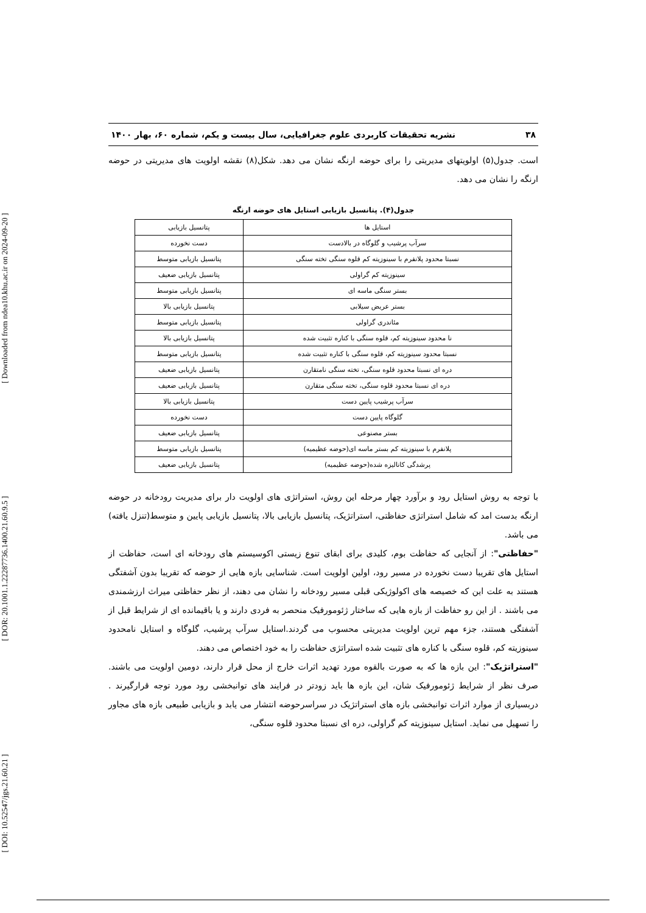[ Downloaded from ndea10.khu.ac.ir on 2024-09-20 ]
[ DOR: 20.1001.1.22287736.1400.21.60.9.5 ]
[ DOI: 10.52547/jgs.21.60.21 ]
۳۸ نشریه تحقیقات کاربردی علوم جغرافیایی، سال بیست و یکم، شماره ۶۰، بهار ۱۴۰۰
است. جدول(۵) اولویتهای مدیریتی را برای حوضه ارنگه نشان می دهد. شکل(۸) نقشه اولویت های مدیریتی در حوضه ارنگه را نشان می دهد.
جدول(۴). پتانسیل بازیابی استایل های حوضه ارنگه
| استایل ها | پتانسیل بازیابی |
| --- | --- |
| سرآب پرشیب و گلوگاه در بالادست | دست نخورده |
| نسبتا محدود پلانفرم با سینوزیته کم قلوه سنگی تخته سنگی | پتانسیل بازیابی متوسط |
| سینوزیته کم گراولی | پتانسیل بازیابی ضعیف |
| بستر سنگی ماسه ای | پتانسیل بازیابی متوسط |
| بستر عریض سیلابی | پتانسیل بازیابی بالا |
| مئاندری گراولی | پتانسیل بازیابی متوسط |
| نا محدود سینوزیته کم، قلوه سنگی با کناره تثبیت شده | پتانسیل بازیابی بالا |
| نسبتا محدود سینوزیته کم، قلوه سنگی با کناره تثبیت شده | پتانسیل بازیابی متوسط |
| دره ای نسبتا محدود قلوه سنگی، تخته سنگی نامتقارن | پتانسیل بازیابی ضعیف |
| دره ای نسبتا محدود قلوه سنگی، تخته سنگی متقارن | پتانسیل بازیابی ضعیف |
| سرآب پرشیب پایین دست | پتانسیل بازیابی بالا |
| گلوگاه پایین دست | دست نخورده |
| بستر مصنوعی | پتانسیل بازیابی ضعیف |
| پلانفرم با سینوزیته کم بستر ماسه ای(حوضه عظیمیه) | پتانسیل بازیابی متوسط |
| پرشدگی کانالیزه شده(حوضه عظیمیه) | پتانسیل بازیابی ضعیف |
با توجه به روش استایل رود و برآورد چهار مرحله این روش، استراتژی های اولویت دار برای مدیریت رودخانه در حوضه ارنگه بدست امد که شامل استراتژی حفاظتی، استراتژیک، پتانسیل بازیابی بالا، پتانسیل بازیابی پایین و متوسط(تنزل یافته) می باشد.
"حفاظتی": از آنجایی که حفاظت بوم، کلیدی برای ابقای تنوع زیستی اکوسیستم های رودخانه ای است، حفاظت از استایل های تقریبا دست نخورده در مسیر رود، اولین اولویت است. شناسایی بازه هایی از حوضه که تقریبا بدون آشفتگی هستند به علت این که خصیصه های اکولوژیکی قبلی مسیر رودخانه را نشان می دهند، از نظر حفاظتی میراث ارزشمندی می باشند . از این رو حفاظت از بازه هایی که ساختار ژئومورفیک منحصر به فردی دارند و یا باقیمانده ای از شرایط قبل از آشفتگی هستند، جزء مهم ترین اولویت مدیریتی محسوب می گردند.استایل سرآب پرشیب، گلوگاه و استایل نامحدود سینوزیته کم، قلوه سنگی با کناره های تثبیت شده استراتژی حفاظت را به خود اختصاص می دهند.
"استراتژیک": این بازه ها که به صورت بالقوه مورد تهدید اثرات خارج از محل قرار دارند، دومین اولویت می باشند. صرف نظر از شرایط ژئومورفیک شان، این بازه ها باید زودتر در فرایند های توانبخشی رود مورد توجه قرارگیرند . دربسیاری از موارد اثرات توانبخشی بازه های استراتژیک در سراسرحوضه انتشار می یابد و بازیابی طبیعی بازه های مجاور را تسهیل می نماید. استایل سینوزیته کم گراولی، دره ای نسبتا محدود قلوه سنگی،